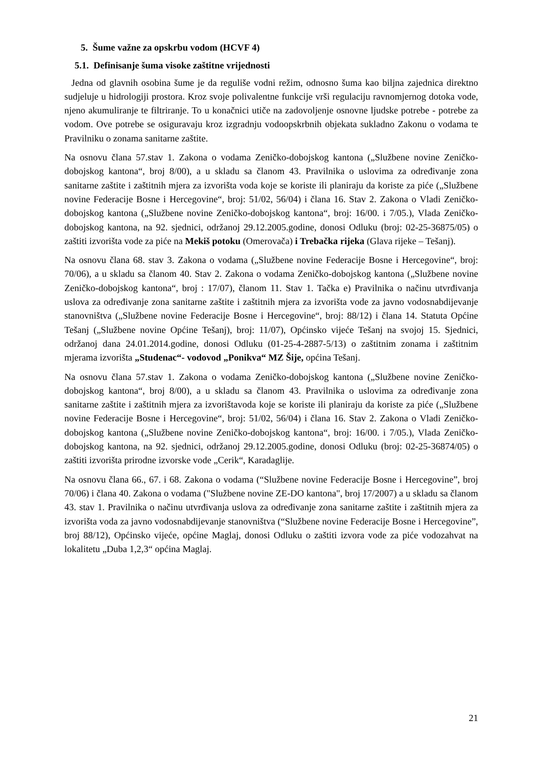5. Šume važne za opskrbu vodom (HCVF 4)
5.1. Definisanje šuma visoke zaštitne vrijednosti
Jedna od glavnih osobina šume je da reguliše vodni režim, odnosno šuma kao biljna zajednica direktno sudjeluje u hidrologiji prostora. Kroz svoje polivalentne funkcije vrši regulaciju ravnomjernog dotoka vode, njeno akumuliranje te filtriranje. To u konačnici utiče na zadovoljenje osnovne ljudske potrebe - potrebe za vodom. Ove potrebe se osiguravaju kroz izgradnju vodoopskrbnih objekata sukladno Zakonu o vodama te Pravilniku o zonama sanitarne zaštite.
Na osnovu člana 57.stav 1. Zakona o vodama Zeničko-dobojskog kantona („Službene novine Zeničko-dobojskog kantona“, broj 8/00), a u skladu sa članom 43. Pravilnika o uslovima za određivanje zona sanitarne zaštite i zaštitnih mjera za izvorišta voda koje se koriste ili planiraju da koriste za piće („Službene novine Federacije Bosne i Hercegovine“, broj: 51/02, 56/04) i člana 16. Stav 2. Zakona o Vladi Zeničko-dobojskog kantona („Službene novine Zeničko-dobojskog kantona“, broj: 16/00. i 7/05.), Vlada Zeničko-dobojskog kantona, na 92. sjednici, održanoj 29.12.2005.godine, donosi Odluku (broj: 02-25-36875/05) o zaštiti izvorišta vode za piće na Mekiš potoku (Omerovača) i Trebačka rijeka (Glava rijeke – Tešanj).
Na osnovu člana 68. stav 3. Zakona o vodama („Službene novine Federacije Bosne i Hercegovine“, broj: 70/06), a u skladu sa članom 40. Stav 2. Zakona o vodama Zeničko-dobojskog kantona („Službene novine Zeničko-dobojskog kantona“, broj : 17/07), članom 11. Stav 1. Tačka e) Pravilnika o načinu utvrđivanja uslova za određivanje zona sanitarne zaštite i zaštitnih mjera za izvorišta vode za javno vodosnabdijevanje stanovništva („Službene novine Federacije Bosne i Hercegovine“, broj: 88/12) i člana 14. Statuta Općine Tešanj („Službene novine Općine Tešanj), broj: 11/07), Općinsko vijeće Tešanj na svojoj 15. Sjednici, održanoj dana 24.01.2014.godine, donosi Odluku (01-25-4-2887-5/13) o zaštitnim zonama i zaštitnim mjerama izvorišta „Studenac“- vodovod „Ponikva“ MZ Šije, općina Tešanj.
Na osnovu člana 57.stav 1. Zakona o vodama Zeničko-dobojskog kantona („Službene novine Zeničko-dobojskog kantona“, broj 8/00), a u skladu sa članom 43. Pravilnika o uslovima za određivanje zona sanitarne zaštite i zaštitnih mjera za izvorištavoda koje se koriste ili planiraju da koriste za piće („Službene novine Federacije Bosne i Hercegovine“, broj: 51/02, 56/04) i člana 16. Stav 2. Zakona o Vladi Zeničko-dobojskog kantona („Službene novine Zeničko-dobojskog kantona“, broj: 16/00. i 7/05.), Vlada Zeničko-dobojskog kantona, na 92. sjednici, održanoj 29.12.2005.godine, donosi Odluku (broj: 02-25-36874/05) o zaštiti izvorišta prirodne izvorske vode „Cerik“, Karadaglije.
Na osnovu člana 66., 67. i 68. Zakona o vodama (“Službene novine Federacije Bosne i Hercegovine”, broj 70/06) i člana 40. Zakona o vodama ("Službene novine ZE-DO kantona", broj 17/2007) a u skladu sa članom 43. stav 1. Pravilnika o načinu utvrđivanja uslova za određivanje zona sanitarne zaštite i zaštitnih mjera za izvorišta voda za javno vodosnabdijevanje stanovništva (“Službene novine Federacije Bosne i Hercegovine”, broj 88/12), Općinsko vijeće, općine Maglaj, donosi Odluku o zaštiti izvora vode za piće vodozahvat na lokalitetu „Duba 1,2,3“ općina Maglaj.
21